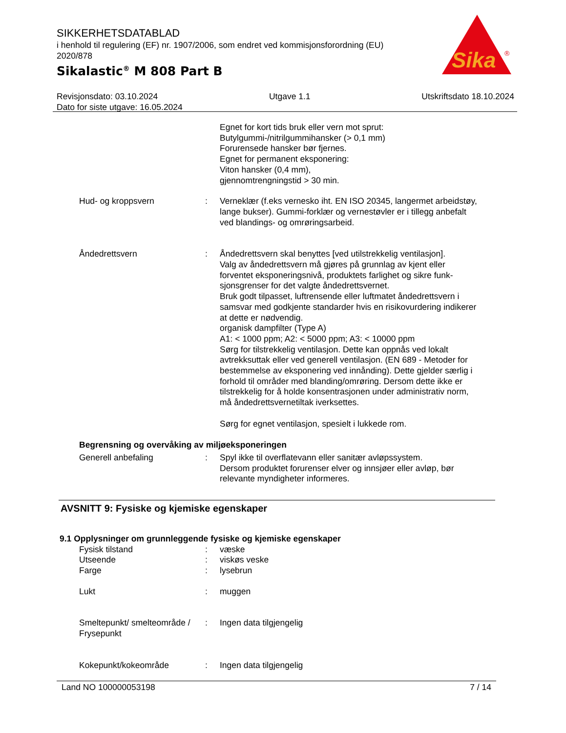SIKKERHETSDATABLAD
i henhold til regulering (EF) nr. 1907/2006, som endret ved kommisjonsforordning (EU) 2020/878
Sikalastic<sup>®</sup> M 808 Part B
Sika
®
Revisjonsdato: 03.10.2024 Utgave 1.1 Utskriftsdato 18.10.2024
Dato for siste utgave: 16.05.2024
Egnet for kort tids bruk eller vern mot sprut:
Butylgummi-/nitrilgummihansker (> 0,1 mm)
Forurensede hansker bør fjernes.
Egnet for permanent eksponering:
Viton hansker (0,4 mm),
gjennomtrengningstid > 30 min.
Hud- og kroppsvern : Verneklær (f.eks vernesko iht. EN ISO 20345, langermet arbeidstøy, lange bukser). Gummi-forklær og vernestøvler er i tillegg anbefalt ved blandings- og omrøringsarbeid.
Åndedrettsvern : Åndedrettsvern skal benyttes [ved utilstrekkelig ventilasjon].
Valg av åndedrettsvern må gjøres på grunnlag av kjent eller forventet eksponeringsnivå, produktets farlighet og sikre funk-sjonsgrenser for det valgte åndedrettsvernet.
Bruk godt tilpasset, luftrensende eller luftmatet åndedrettsvern i samsvar med godkjente standarder hvis en risikovurdering indikerer at dette er nødvendig.
organisk dampfilter (Type A)
A1: < 1000 ppm; A2: < 5000 ppm; A3: < 10000 ppm
Sørg for tilstrekkelig ventilasjon. Dette kan oppnås ved lokalt avtrekksuttak eller ved generell ventilasjon. (EN 689 - Metoder for bestemmelse av eksponering ved innånding). Dette gjelder særlig i forhold til områder med blanding/omrøring. Dersom dette ikke er tilstrekkelig for å holde konsentrasjonen under administrativ norm, må åndedrettsvernetiltak iverksettes.
Sørg for egnet ventilasjon, spesielt i lukkede rom.
Begrensning og overvåking av miljøeksponeringen
Generell anbefaling : Spyl ikke til overflatevann eller sanitær avløpssystem.
Dersom produktet forurenser elver og innsjøer eller avløp, bør relevante myndigheter informeres.
AVSNITT 9: Fysiske og kjemiske egenskaper
9.1 Opplysninger om grunnleggende fysiske og kjemiske egenskaper
Fysisk tilstand : væske
Utseende : viskøs veske
Farge : lysebrun
Lukt : muggen
Smeltepunkt/ smelteområde / Frysepunkt
: Ingen data tilgjengelig
Kokepunkt/kokeområde : Ingen data tilgjengelig
Land NO 100000053198 7 / 14